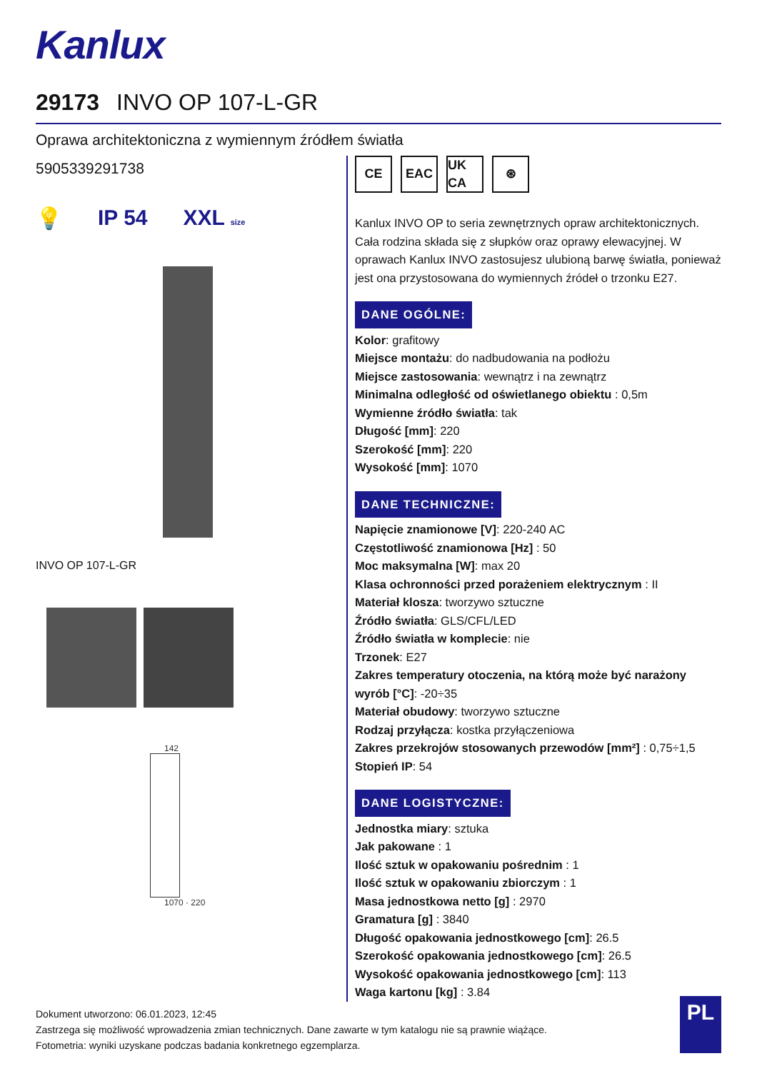Kanlux
29173 INVO OP 107-L-GR
Oprawa architektoniczna z wymiennym źródłem światła
5905339291738
💡 IP 54 XXL size
INVO OP 107-L-GR
142
1070 · 220
CE EAC UK CA
⊛
Kanlux INVO OP to seria zewnętrznych opraw architektonicznych. Cała rodzina składa się z słupków oraz oprawy elewacyjnej. W oprawach Kanlux INVO zastosujesz ulubioną barwę światła, ponieważ jest ona przystosowana do wymiennych źródeł o trzonku E27.
DANE OGÓLNE:
Kolor: grafitowy
Miejsce montażu: do nadbudowania na podłożu
Miejsce zastosowania: wewnątrz i na zewnątrz
Minimalna odległość od oświetlanego obiektu : 0,5m
Wymienne źródło światła: tak
Długość [mm]: 220
Szerokość [mm]: 220
Wysokość [mm]: 1070
DANE TECHNICZNE:
Napięcie znamionowe [V]: 220-240 AC
Częstotliwość znamionowa [Hz] : 50
Moc maksymalna [W]: max 20
Klasa ochronności przed porażeniem elektrycznym : II
Materiał klosza: tworzywo sztuczne
Źródło światła: GLS/CFL/LED
Źródło światła w komplecie: nie
Trzonek: E27
Zakres temperatury otoczenia, na którą może być narażony wyrób [°C]: -20÷35
Materiał obudowy: tworzywo sztuczne
Rodzaj przyłącza: kostka przyłączeniowa
Zakres przekrojów stosowanych przewodów [mm²] : 0,75÷1,5
Stopień IP: 54
DANE LOGISTYCZNE:
Jednostka miary: sztuka
Jak pakowane : 1
Ilość sztuk w opakowaniu pośrednim : 1
Ilość sztuk w opakowaniu zbiorczym : 1
Masa jednostkowa netto [g] : 2970
Gramatura [g] : 3840
Długość opakowania jednostkowego [cm]: 26.5
Szerokość opakowania jednostkowego [cm]: 26.5
Wysokość opakowania jednostkowego [cm]: 113
Waga kartonu [kg] : 3.84
Dokument utworzono: 06.01.2023, 12:45
Zastrzega się możliwość wprowadzenia zmian technicznych. Dane zawarte w tym katalogu nie są prawnie wiążące.
Fotometria: wyniki uzyskane podczas badania konkretnego egzemplarza.
PL